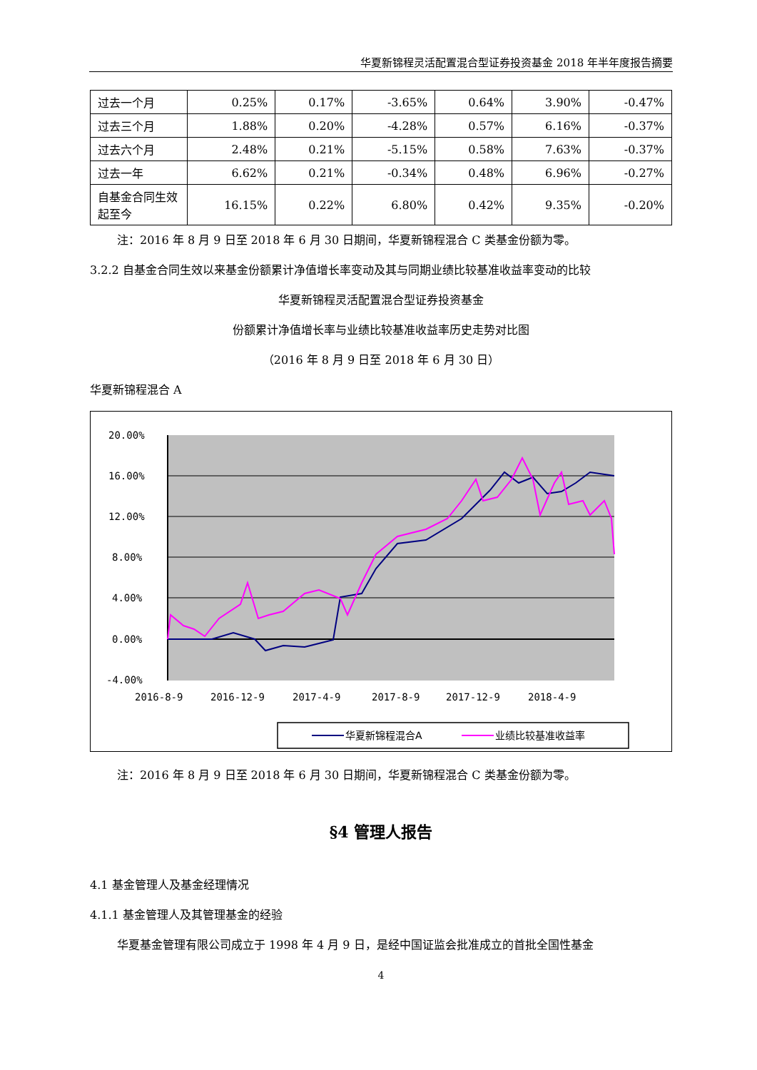华夏新锦程灵活配置混合型证券投资基金 2018 年半年度报告摘要
| 过去一个月 | 0.25% | 0.17% | -3.65% | 0.64% | 3.90% | -0.47% |
| 过去三个月 | 1.88% | 0.20% | -4.28% | 0.57% | 6.16% | -0.37% |
| 过去六个月 | 2.48% | 0.21% | -5.15% | 0.58% | 7.63% | -0.37% |
| 过去一年 | 6.62% | 0.21% | -0.34% | 0.48% | 6.96% | -0.27% |
| 自基金合同生效起至今 | 16.15% | 0.22% | 6.80% | 0.42% | 9.35% | -0.20% |
注：2016 年 8 月 9 日至 2018 年 6 月 30 日期间，华夏新锦程混合 C 类基金份额为零。
3.2.2 自基金合同生效以来基金份额累计净值增长率变动及其与同期业绩比较基准收益率变动的比较
华夏新锦程灵活配置混合型证券投资基金
份额累计净值增长率与业绩比较基准收益率历史走势对比图
（2016 年 8 月 9 日至 2018 年 6 月 30 日）
华夏新锦程混合 A
20.00%
16.00%
12.00%
8.00%
4.00%
0.00%
-4.00%
2016-8-9
2016-12-9
2017-4-9
2017-8-9
2017-12-9
2018-4-9
华夏新锦程混合A
业绩比较基准收益率
注：2016 年 8 月 9 日至 2018 年 6 月 30 日期间，华夏新锦程混合 C 类基金份额为零。
§4 管理人报告
4.1 基金管理人及基金经理情况
4.1.1 基金管理人及其管理基金的经验
华夏基金管理有限公司成立于 1998 年 4 月 9 日，是经中国证监会批准成立的首批全国性基金
4